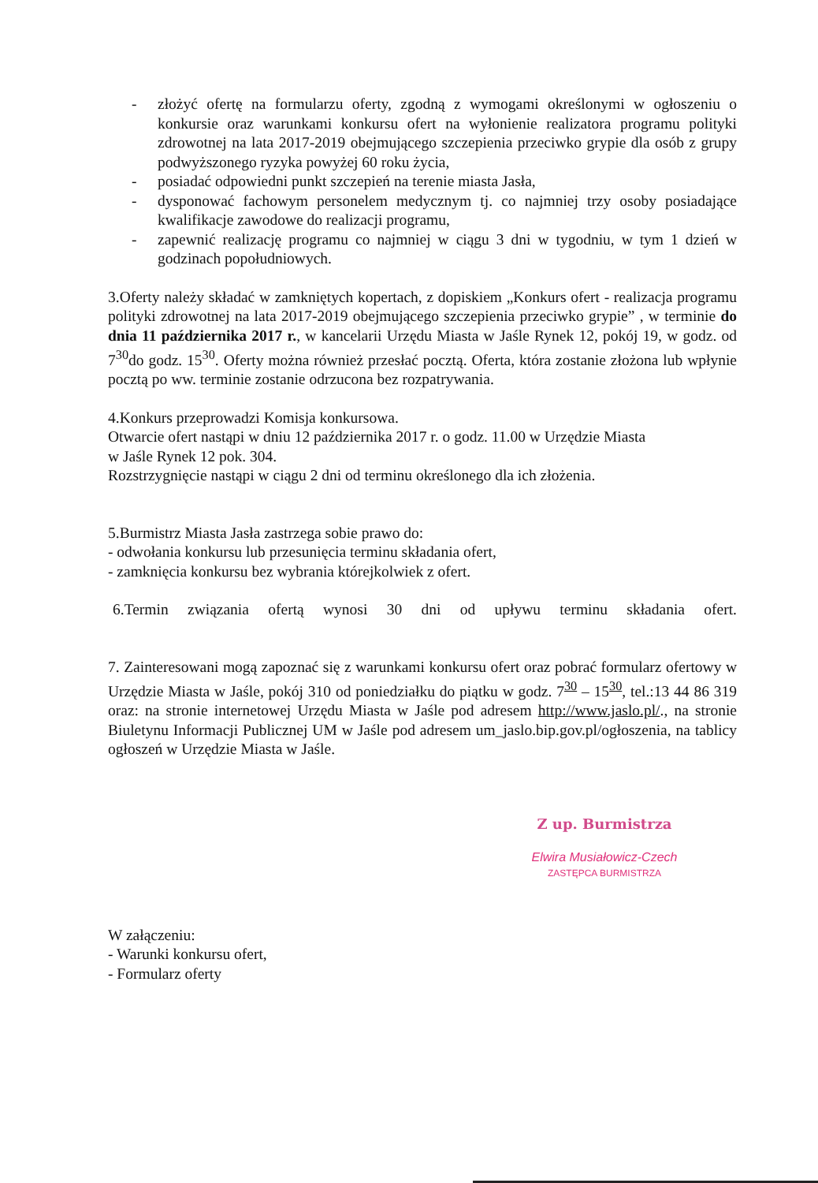- złożyć ofertę na formularzu oferty, zgodną z wymogami określonymi w ogłoszeniu o konkursie oraz warunkami konkursu ofert na wyłonienie realizatora programu polityki zdrowotnej na lata 2017-2019 obejmującego szczepienia przeciwko grypie dla osób z grupy podwyższonego ryzyka powyżej 60 roku życia,
- posiadać odpowiedni punkt szczepień na terenie miasta Jasła,
- dysponować fachowym personelem medycznym tj. co najmniej trzy osoby posiadające kwalifikacje zawodowe do realizacji programu,
- zapewnić realizację programu co najmniej w ciągu 3 dni w tygodniu, w tym 1 dzień w godzinach popołudniowych.
3.Oferty należy składać w zamkniętych kopertach, z dopiskiem „Konkurs ofert - realizacja programu polityki zdrowotnej na lata 2017-2019 obejmującego szczepienia przeciwko grypie” , w terminie do dnia 11 października 2017 r., w kancelarii Urzędu Miasta w Jaśle Rynek 12, pokój 19, w godz. od 7<sup>30</sup>do godz. 15<sup>30</sup>. Oferty można również przesłać pocztą. Oferta, która zostanie złożona lub wpłynie pocztą po ww. terminie zostanie odrzucona bez rozpatrywania.
4.Konkurs przeprowadzi Komisja konkursowa.
Otwarcie ofert nastąpi w dniu 12 października 2017 r. o godz. 11.00 w Urzędzie Miasta
w Jaśle Rynek 12 pok. 304.
Rozstrzygnięcie nastąpi w ciągu 2 dni od terminu określonego dla ich złożenia.
5.Burmistrz Miasta Jasła zastrzega sobie prawo do:
- odwołania konkursu lub przesunięcia terminu składania ofert,
- zamknięcia konkursu bez wybrania którejkolwiek z ofert.
6.Termin związania ofertą wynosi 30 dni od upływu terminu składania ofert.
7. Zainteresowani mogą zapoznać się z warunkami konkursu ofert oraz pobrać formularz ofertowy w Urzędzie Miasta w Jaśle, pokój 310 od poniedziałku do piątku w godz. 7<sup>30</sup> – 15<sup>30</sup>, tel.:13 44 86 319 oraz: na stronie internetowej Urzędu Miasta w Jaśle pod adresem http://www.jaslo.pl/., na stronie Biuletynu Informacji Publicznej UM w Jaśle pod adresem um_jaslo.bip.gov.pl/ogłoszenia, na tablicy ogłoszeń w Urzędzie Miasta w Jaśle.
Z up. Burmistrza
Elwira Musiałowicz-Czech
ZASTĘPCA BURMISTRZA
W załączeniu:
- Warunki konkursu ofert,
- Formularz oferty